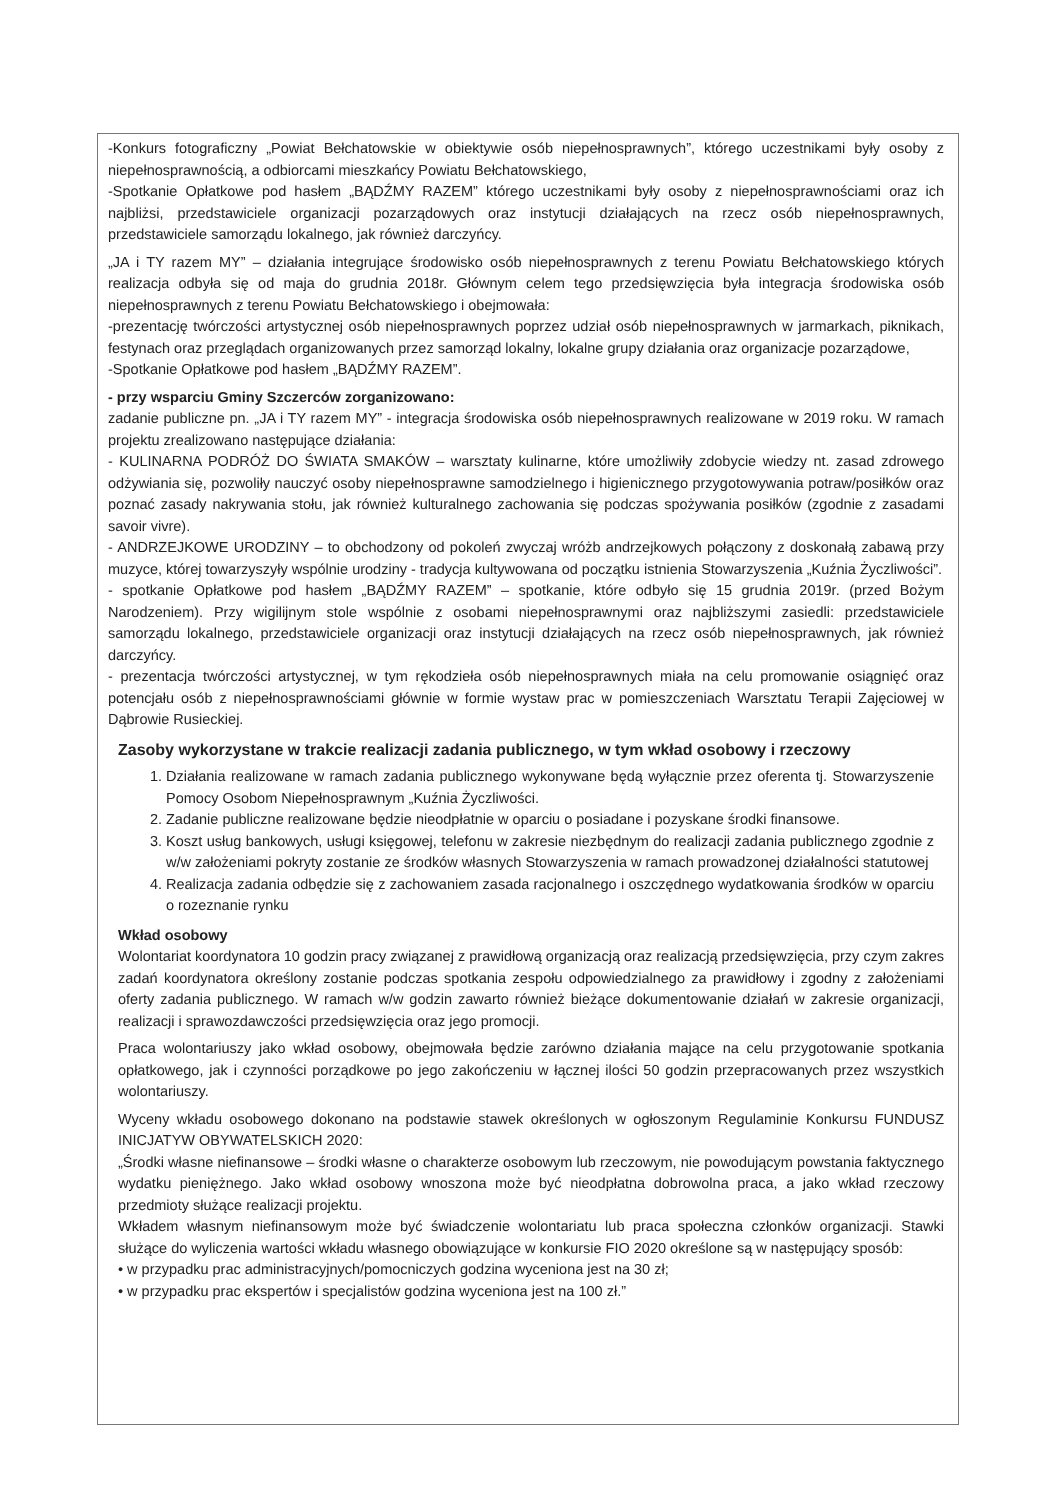-Konkurs fotograficzny „Powiat Bełchatowskie w obiektywie osób niepełnosprawnych”, którego uczestnikami były osoby z niepełnosprawnością, a odbiorcami mieszkańcy Powiatu Bełchatowskiego,
-Spotkanie Opłatkowe pod hasłem „BĄDŹMY RAZEM” którego uczestnikami były osoby z niepełnosprawnościami oraz ich najbliżsi, przedstawiciele organizacji pozarządowych oraz instytucji działających na rzecz osób niepełnosprawnych, przedstawiciele samorządu lokalnego, jak również darczyńcy.
„JA i TY razem MY” – działania integrujące środowisko osób niepełnosprawnych z terenu Powiatu Bełchatowskiego których realizacja odbyła się od maja do grudnia 2018r. Głównym celem tego przedsięwzięcia była integracja środowiska osób niepełnosprawnych z terenu Powiatu Bełchatowskiego i obejmowała:
-prezentację twórczości artystycznej osób niepełnosprawnych poprzez udział osób niepełnosprawnych w jarmarkach, piknikach, festynach oraz przeglądach organizowanych przez samorząd lokalny, lokalne grupy działania oraz organizacje pozarządowe,
-Spotkanie Opłatkowe pod hasłem „BĄDŹMY RAZEM”.
- przy wsparciu Gminy Szczerców zorganizowano:
zadanie publiczne pn. „JA i TY razem MY” - integracja środowiska osób niepełnosprawnych realizowane w 2019 roku. W ramach projektu zrealizowano następujące działania:
- KULINARNA PODRÓŻ DO ŚWIATA SMAKÓW – warsztaty kulinarne, które umożliwiły zdobycie wiedzy nt. zasad zdrowego odżywiania się, pozwoliły nauczyć osoby niepełnosprawne samodzielnego i higienicznego przygotowywania potraw/posiłków oraz poznać zasady nakrywania stołu, jak również kulturalnego zachowania się podczas spożywania posiłków (zgodnie z zasadami savoir vivre).
- ANDRZEJKOWE URODZINY – to obchodzony od pokoleń zwyczaj wróżb andrzejkowych połączony z doskonałą zabawą przy muzyce, której towarzyszyły wspólnie urodziny - tradycja kultywowana od początku istnienia Stowarzyszenia „Kuźnia Życzliwości”.
- spotkanie Opłatkowe pod hasłem „BĄDŹMY RAZEM” – spotkanie, które odbyło się 15 grudnia 2019r. (przed Bożym Narodzeniem). Przy wigilijnym stole wspólnie z osobami niepełnosprawnymi oraz najbliższymi zasiedli: przedstawiciele samorządu lokalnego, przedstawiciele organizacji oraz instytucji działających na rzecz osób niepełnosprawnych, jak również darczyńcy.
- prezentacja twórczości artystycznej, w tym rękodzieła osób niepełnosprawnych miała na celu promowanie osiągnięć oraz potencjału osób z niepełnosprawnościami głównie w formie wystaw prac w pomieszczeniach Warsztatu Terapii Zajęciowej w Dąbrowie Rusieckiej.
Zasoby wykorzystane w trakcie realizacji zadania publicznego, w tym wkład osobowy i rzeczowy
1. Działania realizowane w ramach zadania publicznego wykonywane będą wyłącznie przez oferenta tj. Stowarzyszenie Pomocy Osobom Niepełnosprawnym „Kuźnia Życzliwości.
2. Zadanie publiczne realizowane będzie nieodpłatnie w oparciu o posiadane i pozyskane środki finansowe.
3. Koszt usług bankowych, usługi księgowej, telefonu w zakresie niezbędnym do realizacji zadania publicznego zgodnie z w/w założeniami pokryty zostanie ze środków własnych Stowarzyszenia w ramach prowadzonej działalności statutowej
4. Realizacja zadania odbędzie się z zachowaniem zasada racjonalnego i oszczędnego wydatkowania środków w oparciu o rozeznanie rynku
Wkład osobowy
Wolontariat koordynatora 10 godzin pracy związanej z prawidłową organizacją oraz realizacją przedsięwzięcia, przy czym zakres zadań koordynatora określony zostanie podczas spotkania zespołu odpowiedzialnego za prawidłowy i zgodny z założeniami oferty zadania publicznego. W ramach w/w godzin zawarto również bieżące dokumentowanie działań w zakresie organizacji, realizacji i sprawozdawczości przedsięwzięcia oraz jego promocji.
Praca wolontariuszy jako wkład osobowy, obejmowała będzie zarówno działania mające na celu przygotowanie spotkania opłatkowego, jak i czynności porządkowe po jego zakończeniu w łącznej ilości 50 godzin przepracowanych przez wszystkich wolontariuszy.
Wyceny wkładu osobowego dokonano na podstawie stawek określonych w ogłoszonym Regulaminie Konkursu FUNDUSZ INICJATYW OBYWATELSKICH 2020:
„Środki własne niefinansowe – środki własne o charakterze osobowym lub rzeczowym, nie powodującym powstania faktycznego wydatku pieniężnego. Jako wkład osobowy wnoszona może być nieodpłatna dobrowolna praca, a jako wkład rzeczowy przedmioty służące realizacji projektu.
Wkładem własnym niefinansowym może być świadczenie wolontariatu lub praca społeczna członków organizacji. Stawki służące do wyliczenia wartości wkładu własnego obowiązujące w konkursie FIO 2020 określone są w następujący sposób:
• w przypadku prac administracyjnych/pomocniczych godzina wyceniona jest na 30 zł;
• w przypadku prac ekspertów i specjalistów godzina wyceniona jest na 100 zł.”